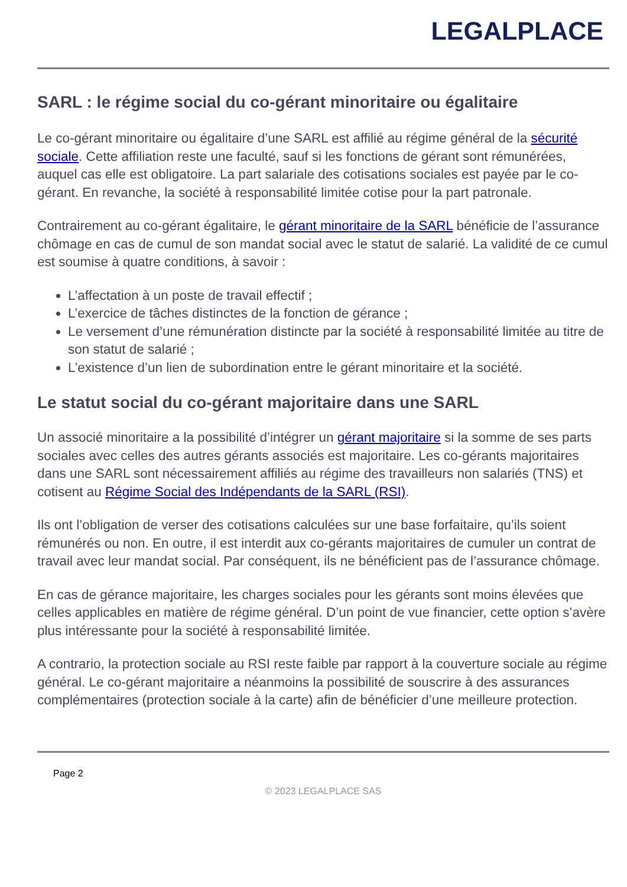LEGALPLACE
SARL : le régime social du co-gérant minoritaire ou égalitaire
Le co-gérant minoritaire ou égalitaire d’une SARL est affilié au régime général de la sécurité sociale. Cette affiliation reste une faculté, sauf si les fonctions de gérant sont rémunérées, auquel cas elle est obligatoire. La part salariale des cotisations sociales est payée par le co-gérant. En revanche, la société à responsabilité limitée cotise pour la part patronale.
Contrairement au co-gérant égalitaire, le gérant minoritaire de la SARL bénéficie de l’assurance chômage en cas de cumul de son mandat social avec le statut de salarié. La validité de ce cumul est soumise à quatre conditions, à savoir :
L’affectation à un poste de travail effectif ;
L’exercice de tâches distinctes de la fonction de gérance ;
Le versement d’une rémunération distincte par la société à responsabilité limitée au titre de son statut de salarié ;
L’existence d’un lien de subordination entre le gérant minoritaire et la société.
Le statut social du co-gérant majoritaire dans une SARL
Un associé minoritaire a la possibilité d’intégrer un gérant majoritaire si la somme de ses parts sociales avec celles des autres gérants associés est majoritaire. Les co-gérants majoritaires dans une SARL sont nécessairement affiliés au régime des travailleurs non salariés (TNS) et cotisent au Régime Social des Indépendants de la SARL (RSI).
Ils ont l’obligation de verser des cotisations calculées sur une base forfaitaire, qu’ils soient rémunérés ou non. En outre, il est interdit aux co-gérants majoritaires de cumuler un contrat de travail avec leur mandat social. Par conséquent, ils ne bénéficient pas de l’assurance chômage.
En cas de gérance majoritaire, les charges sociales pour les gérants sont moins élevées que celles applicables en matière de régime général. D’un point de vue financier, cette option s’avère plus intéressante pour la société à responsabilité limitée.
A contrario, la protection sociale au RSI reste faible par rapport à la couverture sociale au régime général. Le co-gérant majoritaire a néanmoins la possibilité de souscrire à des assurances complémentaires (protection sociale à la carte) afin de bénéficier d’une meilleure protection.
Page 2
© 2023 LEGALPLACE SAS